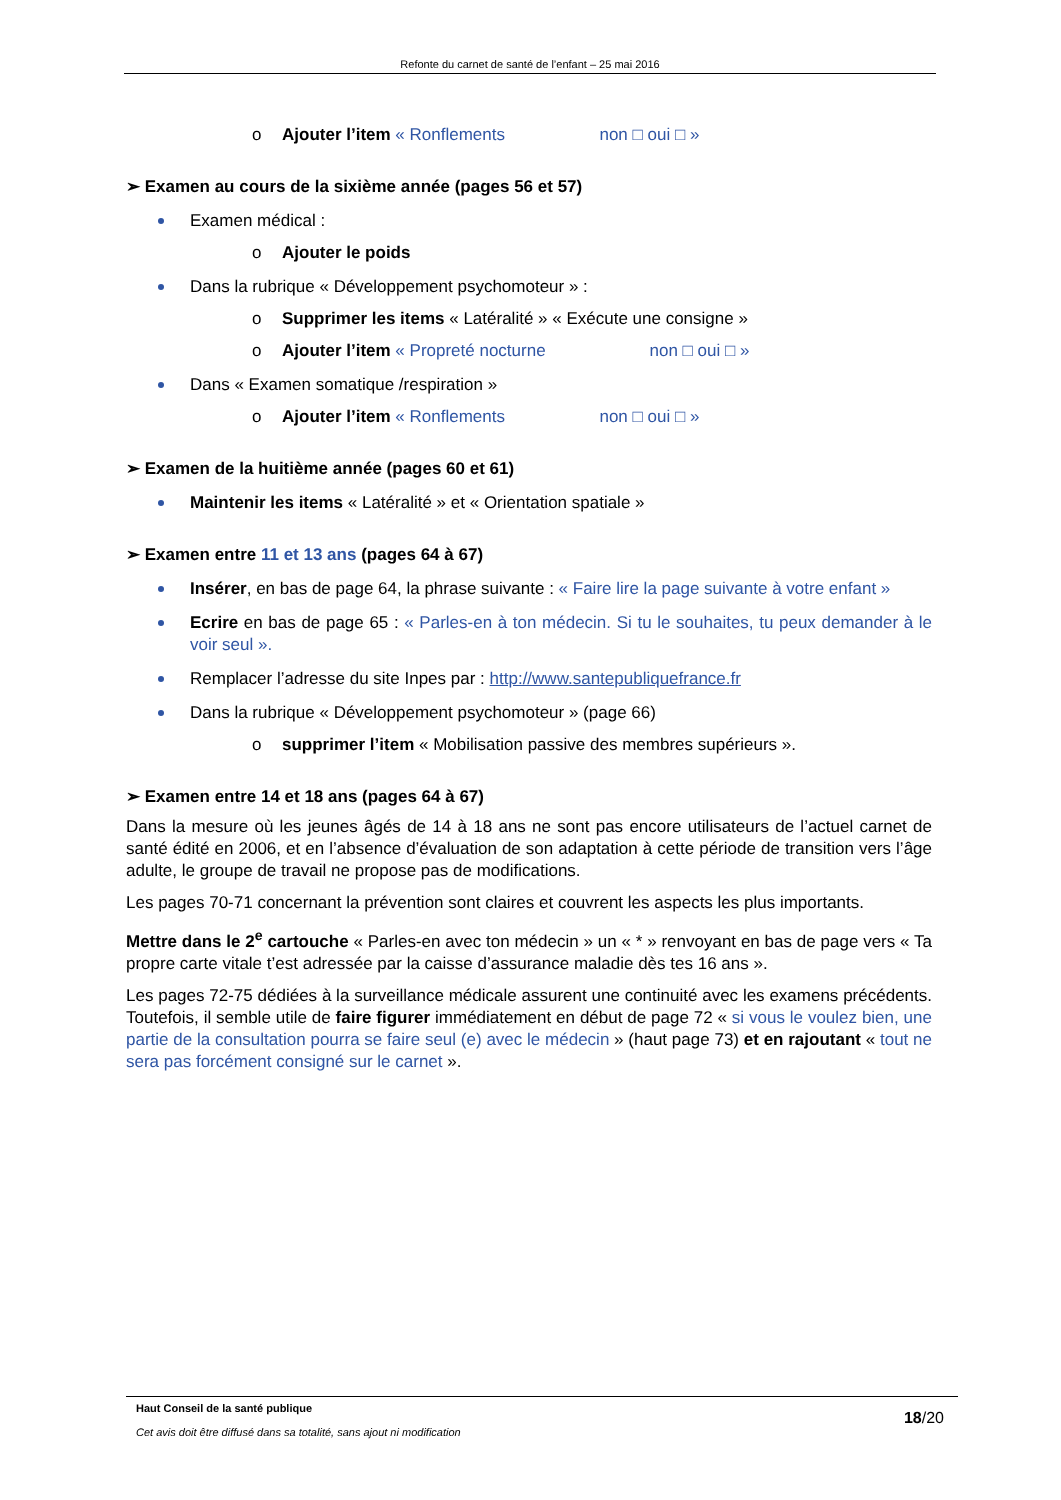Refonte du carnet de santé de l’enfant – 25 mai 2016
o Ajouter l’item « Ronflements non □ oui □ »
➢ Examen au cours de la sixième année (pages 56 et 57)
Examen médical :
o Ajouter le poids
Dans la rubrique « Développement psychomoteur » :
o Supprimer les items « Latéralité » « Exécute une consigne »
o Ajouter l’item « Propreté nocturne non □ oui □ »
Dans « Examen somatique /respiration »
o Ajouter l’item « Ronflements non □ oui □ »
➢ Examen de la huitième année (pages 60 et 61)
Maintenir les items « Latéralité » et « Orientation spatiale »
➢ Examen entre 11 et 13 ans (pages 64 à 67)
Insérer, en bas de page 64, la phrase suivante : « Faire lire la page suivante à votre enfant »
Ecrire en bas de page 65 : « Parles-en à ton médecin. Si tu le souhaites, tu peux demander à le voir seul ».
Remplacer l’adresse du site Inpes par : http://www.santepubliquefrance.fr
Dans la rubrique « Développement psychomoteur » (page 66)
o supprimer l’item « Mobilisation passive des membres supérieurs ».
➢ Examen entre 14 et 18 ans (pages 64 à 67)
Dans la mesure où les jeunes âgés de 14 à 18 ans ne sont pas encore utilisateurs de l’actuel carnet de santé édité en 2006, et en l’absence d’évaluation de son adaptation à cette période de transition vers l’âge adulte, le groupe de travail ne propose pas de modifications.
Les pages 70-71 concernant la prévention sont claires et couvrent les aspects les plus importants.
Mettre dans le 2<sup>e</sup> cartouche « Parles-en avec ton médecin » un « * » renvoyant en bas de page vers « Ta propre carte vitale t’est adressée par la caisse d’assurance maladie dès tes 16 ans ».
Les pages 72-75 dédiées à la surveillance médicale assurent une continuité avec les examens précédents. Toutefois, il semble utile de faire figurer immédiatement en début de page 72 « si vous le voulez bien, une partie de la consultation pourra se faire seul (e) avec le médecin » (haut page 73) et en rajoutant « tout ne sera pas forcément consigné sur le carnet ».
Haut Conseil de la santé publique
Cet avis doit être diffusé dans sa totalité, sans ajout ni modification
18/20